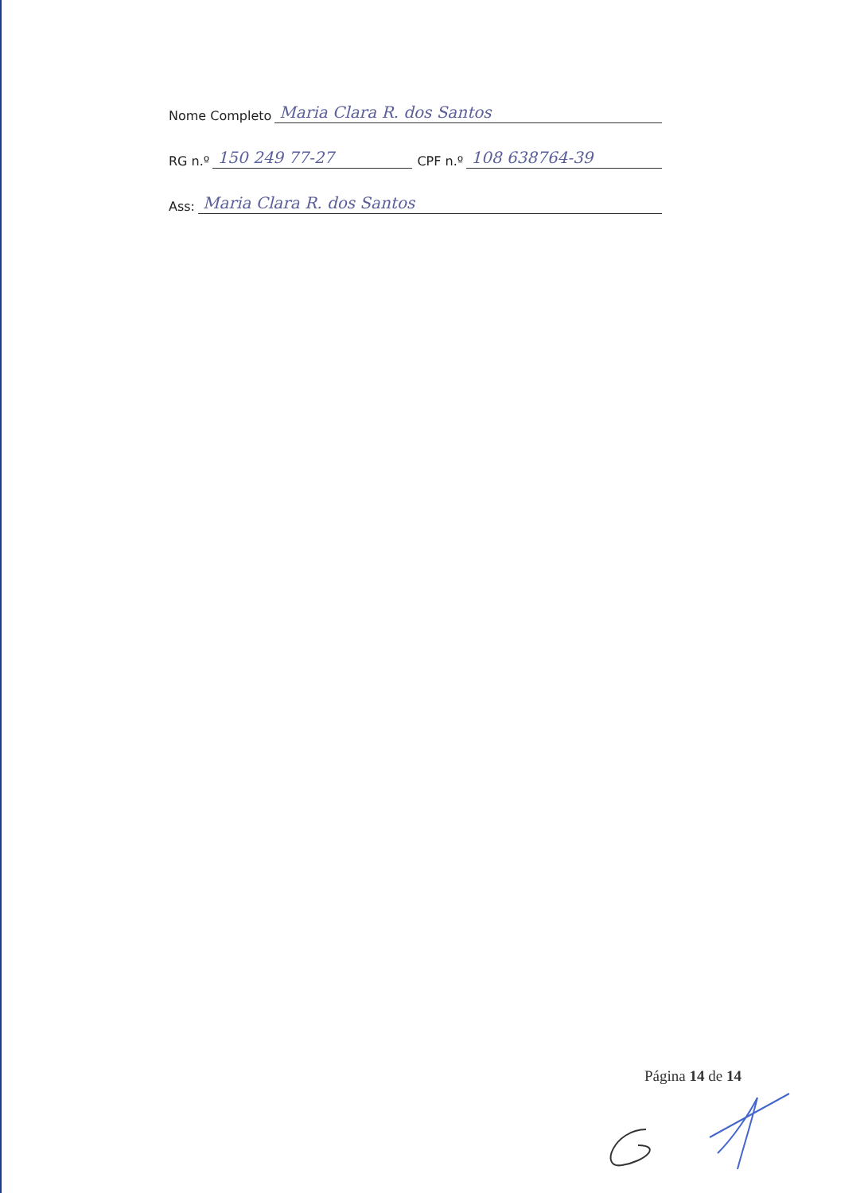Nome Completo Maria Clara R. dos Santos
RG n.º 150 249 77-27 CPF n.º 108 638764-39
Ass: Maria Clara R. dos Santos
Página 14 de 14